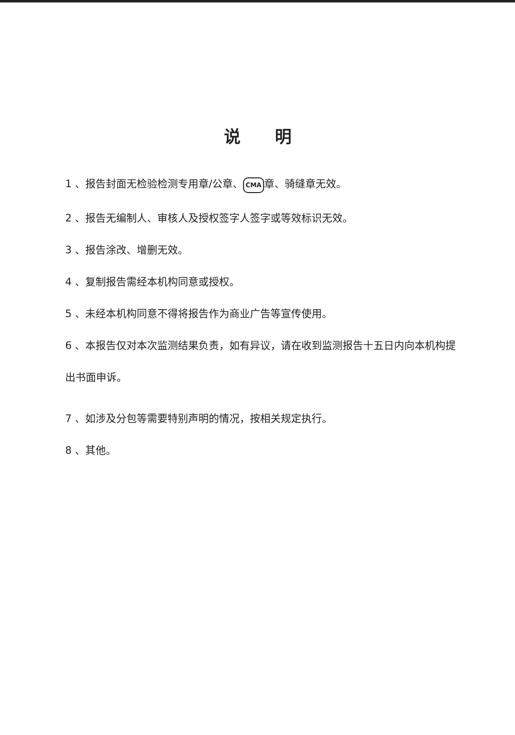说明
1 、报告封面无检验检测专用章/公章、 CMA 章、骑缝章无效。
2 、报告无编制人、审核人及授权签字人签字或等效标识无效。
3 、报告涂改、增删无效。
4 、复制报告需经本机构同意或授权。
5 、未经本机构同意不得将报告作为商业广告等宣传使用。
6 、本报告仅对本次监测结果负责，如有异议，请在收到监测报告十五日内向本机构提出书面申诉。
7 、如涉及分包等需要特别声明的情况，按相关规定执行。
8 、其他。